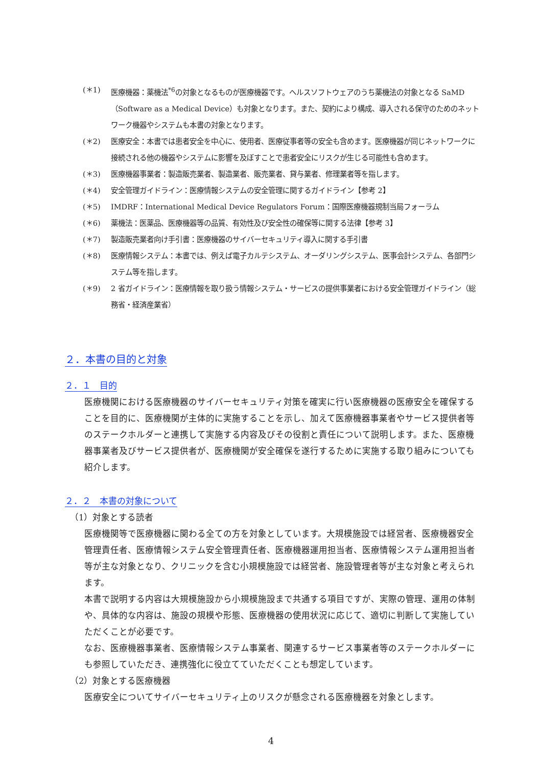(＊1) 医療機器：薬機法<sup>*6</sup>の対象となるものが医療機器です。ヘルスソフトウェアのうち薬機法の対象となる SaMD（Software as a Medical Device）も対象となります。また、契約により構成、導入される保守のためのネットワーク機器やシステムも本書の対象となります。
(＊2) 医療安全：本書では患者安全を中心に、使用者、医療従事者等の安全も含めます。医療機器が同じネットワークに接続される他の機器やシステムに影響を及ぼすことで患者安全にリスクが生じる可能性も含めます。
(＊3) 医療機器事業者：製造販売業者、製造業者、販売業者、貸与業者、修理業者等を指します。
(＊4) 安全管理ガイドライン：医療情報システムの安全管理に関するガイドライン【参考 2】
(＊5) IMDRF：International Medical Device Regulators Forum：国際医療機器規制当局フォーラム
(＊6) 薬機法：医薬品、医療機器等の品質、有効性及び安全性の確保等に関する法律【参考 3】
(＊7) 製造販売業者向け手引書：医療機器のサイバーセキュリティ導入に関する手引書
(＊8) 医療情報システム：本書では、例えば電子カルテシステム、オーダリングシステム、医事会計システム、各部門システム等を指します。
(＊9) 2 省ガイドライン：医療情報を取り扱う情報システム・サービスの提供事業者における安全管理ガイドライン（総務省・経済産業省）
２．本書の目的と対象
２．１　目的
医療機関における医療機器のサイバーセキュリティ対策を確実に行い医療機器の医療安全を確保することを目的に、医療機関が主体的に実施することを示し、加えて医療機器事業者やサービス提供者等のステークホルダーと連携して実施する内容及びその役割と責任について説明します。また、医療機器事業者及びサービス提供者が、医療機関が安全確保を遂行するために実施する取り組みについても紹介します。
２．２　本書の対象について
（1）対象とする読者
医療機関等で医療機器に関わる全ての方を対象としています。大規模施設では経営者、医療機器安全管理責任者、医療情報システム安全管理責任者、医療機器運用担当者、医療情報システム運用担当者等が主な対象となり、クリニックを含む小規模施設では経営者、施設管理者等が主な対象と考えられます。
本書で説明する内容は大規模施設から小規模施設まで共通する項目ですが、実際の管理、運用の体制や、具体的な内容は、施設の規模や形態、医療機器の使用状況に応じて、適切に判断して実施していただくことが必要です。
なお、医療機器事業者、医療情報システム事業者、関連するサービス事業者等のステークホルダーにも参照していただき、連携強化に役立てていただくことも想定しています。
（2）対象とする医療機器
医療安全についてサイバーセキュリティ上のリスクが懸念される医療機器を対象とします。
4